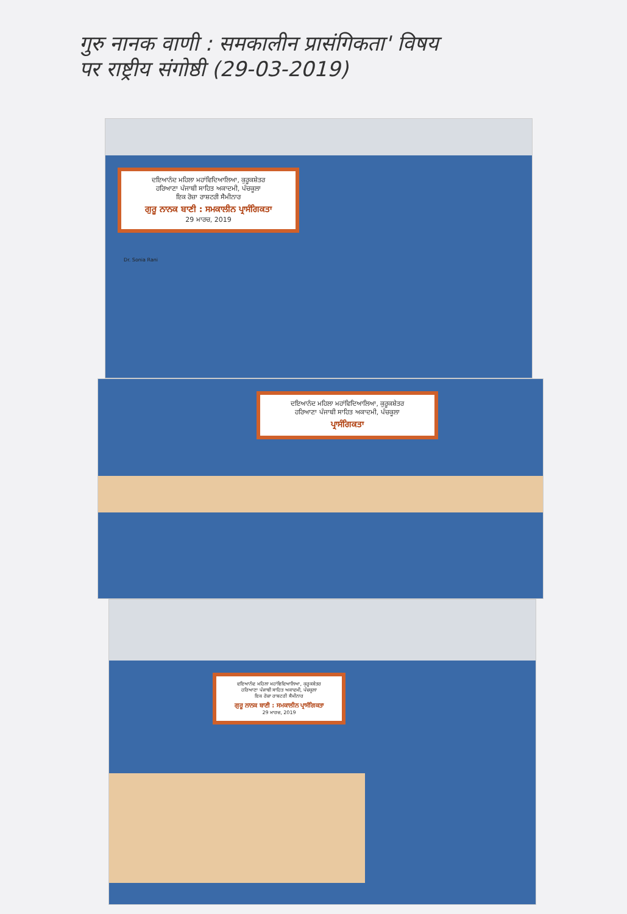गुरु नानक वाणी : समकालीन प्रासंगिकता' विषय
पर राष्ट्रीय संगोष्ठी (29-03-2019)
ਦਇਆਨੰਦ ਮਹਿਲਾ ਮਹਾਂਵਿਦਿਆਲਿਆ, ਕੁਰੂਕਸ਼ੇਤਰ
ਹਰਿਆਣਾ ਪੰਜਾਬੀ ਸਾਹਿਤ ਅਕਾਦਮੀ, ਪੰਚਕੂਲਾ
ਇਕ ਰੋਜ਼ਾ ਰਾਸ਼ਟਰੀ ਸੈਮੀਨਾਰ
ਗੁਰੂ ਨਾਨਕ ਬਾਣੀ : ਸਮਕਾਲੀਨ ਪ੍ਰਾਸੰਗਿਕਤਾ
29 ਮਾਰਚ, 2019
Dr. Sonia Rani
ਦਇਆਨੰਦ ਮਹਿਲਾ ਮਹਾਂਵਿਦਿਆਲਿਆ, ਕੁਰੂਕਸ਼ੇਤਰ
ਹਰਿਆਣਾ ਪੰਜਾਬੀ ਸਾਹਿਤ ਅਕਾਦਮੀ, ਪੰਚਕੂਲਾ
ਪ੍ਰਾਸੰਗਿਕਤਾ
ਦਇਆਨੰਦ ਮਹਿਲਾ ਮਹਾਂਵਿਦਿਆਲਿਆ, ਕੁਰੂਕਸ਼ੇਤਰ
ਹਰਿਆਣਾ ਪੰਜਾਬੀ ਸਾਹਿਤ ਅਕਾਦਮੀ, ਪੰਚਕੂਲਾ
ਇਕ ਰੋਜ਼ਾ ਰਾਸ਼ਟਰੀ ਸੈਮੀਨਾਰ
ਗੁਰੂ ਨਾਨਕ ਬਾਣੀ : ਸਮਕਾਲੀਨ ਪ੍ਰਾਸੰਗਿਕਤਾ
29 ਮਾਰਚ, 2019